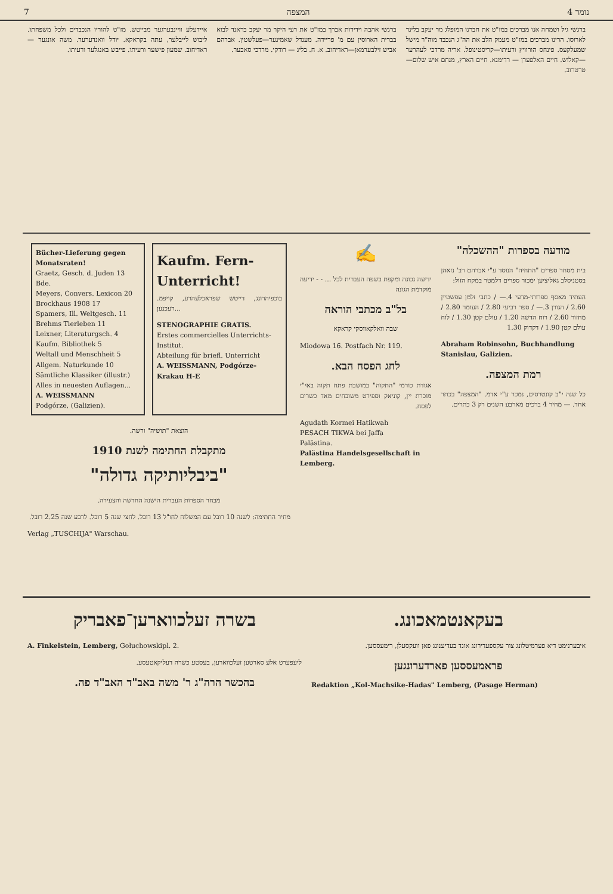7 המצפה נומר 4
ברגשי גיל ושמחה אנו מברכים במז"ט את חברנו המופלג מר יעקב בלינד לארוסו. הרינו מברכים במז"ט מעמק הלב את הה"ג הנכבד מוה"ר מישל שמעלקעס. פינחס הורוויץ ורעיתו—קריסטינופל. אריה מרדכי לעהרער—קאלוש. חיים האלפערן — רדימנא. חיים הארץ, מנחם איש שלום— טרטרוב.
ברגשי אהבה וידידות אברך במז"ט את רעי היקר מר יעקב בראנד לבוא בברית הארוסין עם מ' פריידה. מענדל שאמינער—פעלשטין. אברהם אביש זילבערמאן—ראדיחוב. א. ח. בליג — רודקי. מרדכי סאכער.
איידעלע וויינבערגער מבייטש. מז"ט להוריו הנכבדים ולכל משפחתו. ליבוש לייבלער, עתה בקראקא. יודל וואנדערער. משה אונגער — ראדיחוב. שמעון פישער ורעיתו. פייבש באנגלער ורעיתו.
מודעה בספרות "ההשכלה"
בית מסחר ספרים "התחיה" הנוסד ע"י אברהם רב' נזאהן בסטניסלב גאליציען ימכור ספרים דלמטר במקח הזול:
העתיד מאסף ספרותי-מדעי 4.— / כתבי זלמן עפשטיין 2.60 / הגורן 3.— / ספר רביעי 2.80 / העומר 2.80 / מחזור 2.60 / רוח הדשה 1.20 / עולם קטן 1.30 / לוח עולם קטן 1.90 / דקדוק 1.30
Abraham Robinsohn, Buchhandlung
Stanislau, Galizien.
רמת המצפה.
כל שנה י"ב קונטרסים, נמכר ע"י אדמ. "המצפה" בכתר אחד. — מחיר 4 ברכים מארבע השנים רק 3 כתרים.
✍
ידיעה נכונה ומקפת בשפה העברית לכל ... - - ידיעה מוקדמת הגונה
בל"ב מכתבי הוראה
שבה וואלקאווסקי קראקא
Miodowa 16. Postfach Nr. 119.
לחג הפסח הבא.
אגודת כורמי "התקוה" במושבת פתח תקוה באי"י מוכרת יין, קוניאק וספירט משובחים מאד כשרים לפסח.
Agudath Kormei Hatikwah
PESACH TIKWA bei Jaffa
Palästina.
Palästina Handelsgesellschaft in Lemberg.
Bücher-Lieferung gegen Monatsraten!
Graetz, Gesch. d. Juden 13 Bde.
Meyers, Convers. Lexicon 20
Brockhaus 1908 17
Spamers, Ill. Weltgesch. 11
Brehms Tierleben 11
Leixner, Literaturgsch. 4
Kaufm. Bibliothek 5
Weltall und Menschheit 5
Allgem. Naturkunde 10
Sämtliche Klassiker (illustr.)
Alles in neuesten Auflagen...
A. WEISSMANN
Podgórze, (Galizien).
Kaufm. Fern-Unterricht!
בוכפיהרונג, דייטש שפראכלעהרע, קויפמ. רעכנען...
STENOGRAPHIE GRATIS.
Erstes commercielles Unterrichts-Institut.
Abteilung für briefl. Unterricht
A. WEISSMANN, Podgórze-Krakau H-E
הוצאת "תושיה" ורשה.
מתקבלת החתימה לשנת 1910
"ביבליותיקה גדולה"
מבחר הספרות העברית הישנה החדשה והצעירה.
מחיר החתימה: לשנה 10 רובל עם המשלוח לחו"ל 13 רובל. לחצי שנה 5 רובל. לרבע שנה 2.25 רובל.
Verlag „TUSCHIJA" Warschau.
בעקאנטמאכונג.
איבערנימט דיא פערמיטלונג צור עקספעדירונג אונד בעדיענונג פאן וועקסעלן, רימעססען.
פראמעססען פארדערונגען
Redaktion „Kol-Machsike-Hadas" Lemberg, (Pasage Herman)
בשרה זעלכווארען־פאבריק
A. Finkelstein, Lemberg, Gołuchowskipl. 2.
ליעפערט אלע סארטען זעלכווארען, בעסטע כשרה דעליקאטעסע.
בהכשר הרה"ג ר' משה באב"ד האב"ד פה.